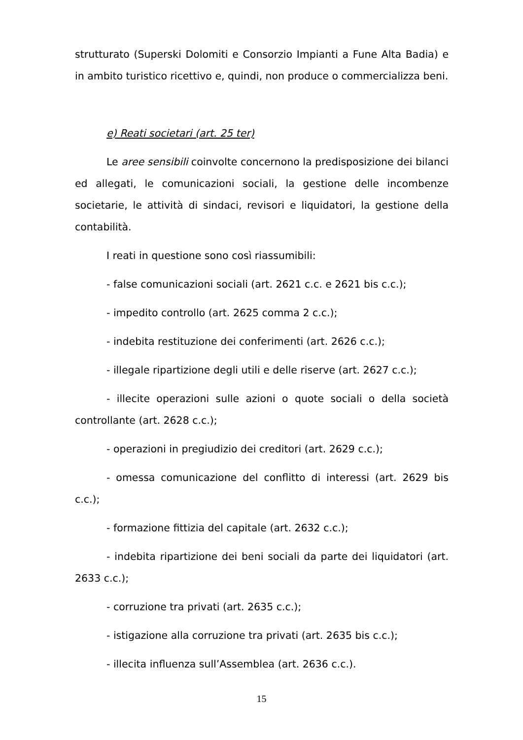strutturato (Superski Dolomiti e Consorzio Impianti a Fune Alta Badia) e in ambito turistico ricettivo e, quindi, non produce o commercializza beni.
e) Reati societari (art. 25 ter)
Le aree sensibili coinvolte concernono la predisposizione dei bilanci ed allegati, le comunicazioni sociali, la gestione delle incombenze societarie, le attività di sindaci, revisori e liquidatori, la gestione della contabilità.
I reati in questione sono così riassumibili:
- false comunicazioni sociali (art. 2621 c.c. e 2621 bis c.c.);
- impedito controllo (art. 2625 comma 2 c.c.);
- indebita restituzione dei conferimenti (art. 2626 c.c.);
- illegale ripartizione degli utili e delle riserve (art. 2627 c.c.);
- illecite operazioni sulle azioni o quote sociali o della società controllante (art. 2628 c.c.);
- operazioni in pregiudizio dei creditori (art. 2629 c.c.);
- omessa comunicazione del conflitto di interessi (art. 2629 bis c.c.);
- formazione fittizia del capitale (art. 2632 c.c.);
- indebita ripartizione dei beni sociali da parte dei liquidatori (art. 2633 c.c.);
- corruzione tra privati (art. 2635 c.c.);
- istigazione alla corruzione tra privati (art. 2635 bis c.c.);
- illecita influenza sull’Assemblea (art. 2636 c.c.).
15